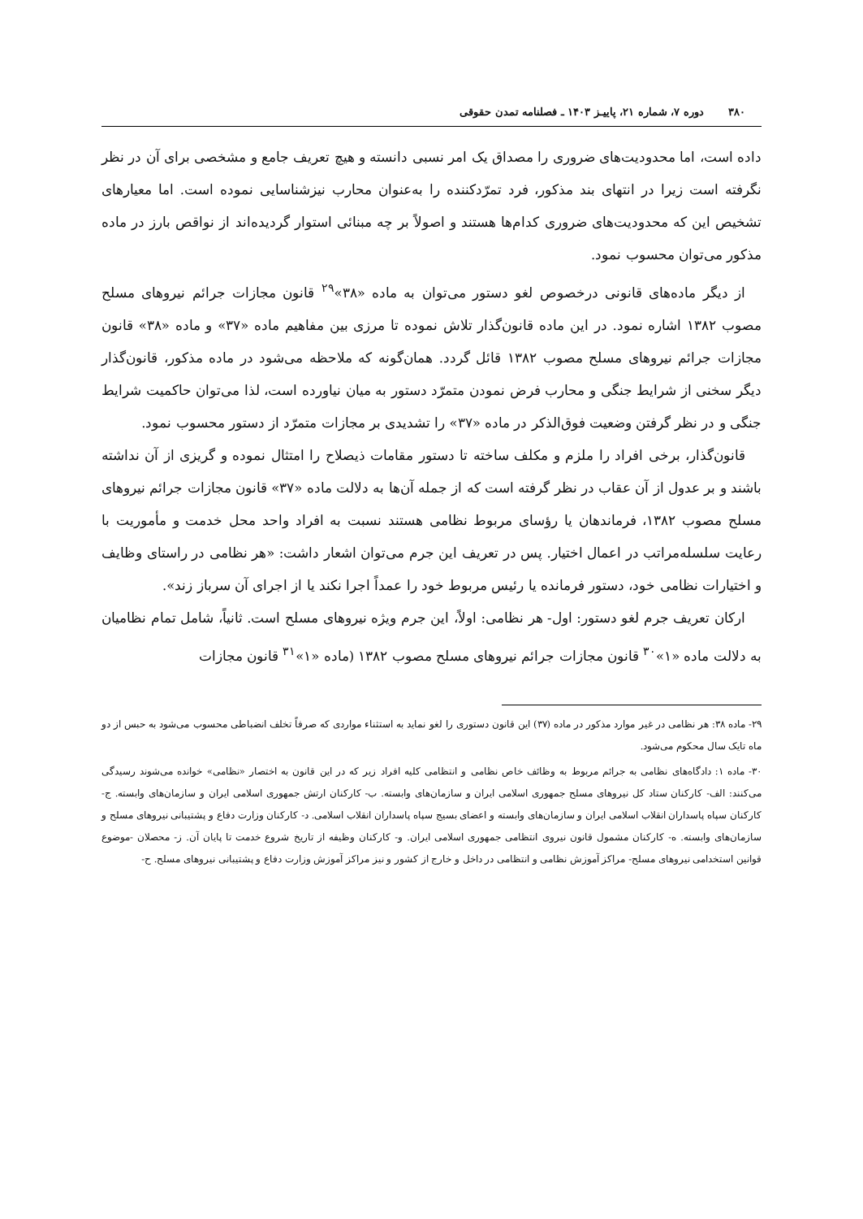۳۸۰ دوره ۷، شماره ۲۱، پاییـز ۱۴۰۳ ـ فصلنامه تمدن حقوقی
داده است، اما محدودیت‌های ضروری را مصداق یک امر نسبی دانسته و هیچ تعریف جامع و مشخصی برای آن در نظر نگرفته است زیرا در انتهای بند مذکور، فرد تمرّدکننده را به‌عنوان محارب نیزشناسایی نموده است. اما معیارهای تشخیص این که محدودیت‌های ضروری کدام‌ها هستند و اصولاً بر چه مبنائی استوار گردیده‌اند از نواقص بارز در ماده مذکور می‌توان محسوب نمود.
از دیگر ماده‌های قانونی درخصوص لغو دستور می‌توان به ماده «۳۸»<sup>۲۹</sup> قانون مجازات جرائم نیروهای مسلح مصوب ۱۳۸۲ اشاره نمود. در این ماده قانون‌گذار تلاش نموده تا مرزی بین مفاهیم ماده «۳۷» و ماده «۳۸» قانون مجازات جرائم نیروهای مسلح مصوب ۱۳۸۲ قائل گردد. همان‌گونه که ملاحظه می‌شود در ماده مذکور، قانون‌گذار دیگر سخنی از شرایط جنگی و محارب فرض نمودن متمرّد دستور به میان نیاورده است، لذا می‌توان حاکمیت شرایط جنگی و در نظر گرفتن وضعیت فوق‌الذکر در ماده «۳۷» را تشدیدی بر مجازات متمرّد از دستور محسوب نمود.
قانون‌گذار، برخی افراد را ملزم و مکلف ساخته تا دستور مقامات ذیصلاح را امتثال نموده و گریزی از آن نداشته باشند و بر عدول از آن عقاب در نظر گرفته است که از جمله آن‌ها به دلالت ماده «۳۷» قانون مجازات جرائم نیروهای مسلح مصوب ۱۳۸۲، فرماندهان یا رؤسای مربوط نظامی هستند نسبت به افراد واحد محل خدمت و مأموریت با رعایت سلسله‌مراتب در اعمال اختیار. پس در تعریف این جرم می‌توان اشعار داشت: «هر نظامی در راستای وظایف و اختیارات نظامی خود، دستور فرمانده یا رئیس مربوط خود را عمداً اجرا نکند یا از اجرای آن سرباز زند».
ارکان تعریف جرم لغو دستور: اول- هر نظامی: اولاً، این جرم ویژه نیروهای مسلح است. ثانیاً، شامل تمام نظامیان به دلالت ماده «۱»<sup>۳۰</sup> قانون مجازات جرائم نیروهای مسلح مصوب ۱۳۸۲ (ماده «۱»<sup>۳۱</sup> قانون مجازات
۲۹- ماده ۳۸: هر نظامی در غیر موارد مذکور در ماده (۳۷) این قانون دستوری را لغو نماید به استثناء مواردی که صرفاً تخلف انضباطی محسوب می‌شود به حبس از دو ماه تایک سال محکوم می‌شود.
۳۰- ماده ۱: دادگاه‌های نظامی به جرائم مربوط به وظائف خاص نظامی و انتظامی کلیه افراد زیر که در این قانون به اختصار «نظامی» خوانده می‌شوند رسیدگی می‌کنند: الف- کارکنان ستاد کل نیروهای مسلح جمهوری اسلامی ایران و سازمان‌های وابسته. ب- کارکنان ارتش جمهوری اسلامی ایران و سازمان‌های وابسته. ج- کارکنان سپاه پاسداران انقلاب اسلامی ایران و سازمان‌های وابسته و اعضای بسیج سپاه پاسداران انقلاب اسلامی. د- کارکنان وزارت دفاع و پشتیبانی نیروهای مسلح و سازمان‌های وابسته. ه- کارکنان مشمول قانون نیروی انتظامی جمهوری اسلامی ایران. و- کارکنان وظیفه از تاریخ شروع خدمت تا پایان آن. ز- محصلان -موضوع قوانین استخدامی نیروهای مسلح- مراکز آموزش نظامی و انتظامی در داخل و خارج از کشور و نیز مراکز آموزش وزارت دفاع و پشتیبانی نیروهای مسلح. ح-